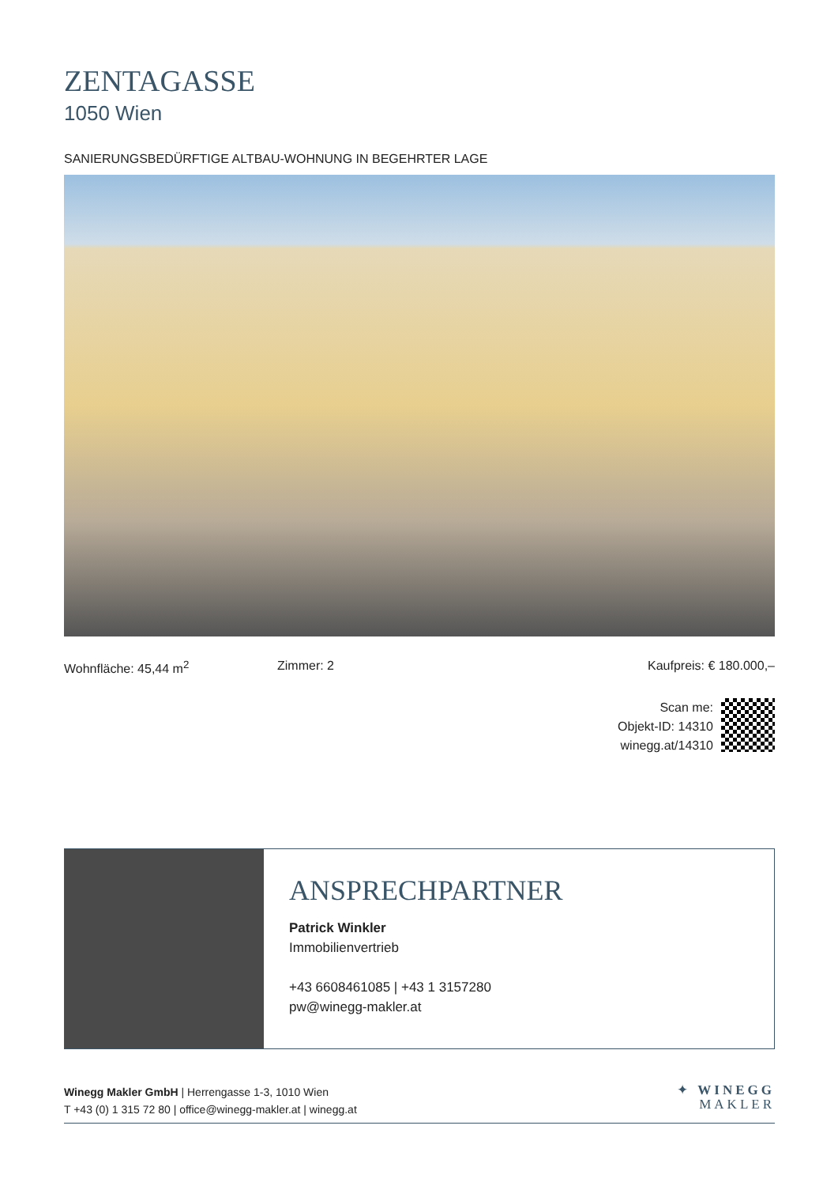ZENTAGASSE
1050 Wien
SANIERUNGSBEDÜRFTIGE ALTBAU-WOHNUNG IN BEGEHRTER LAGE
Wohnfläche: 45,44 m<sup>2</sup> Zimmer: 2 Kaufpreis: € 180.000,–
Scan me:
Objekt-ID: 14310
winegg.at/14310
ANSPRECHPARTNER
Patrick Winkler
Immobilienvertrieb
+43 6608461085 | +43 1 3157280
pw@winegg-makler.at
Winegg Makler GmbH | Herrengasse 1-3, 1010 Wien
T +43 (0) 1 315 72 80 | office@winegg-makler.at | winegg.at
✦ WINEGG
MAKLER